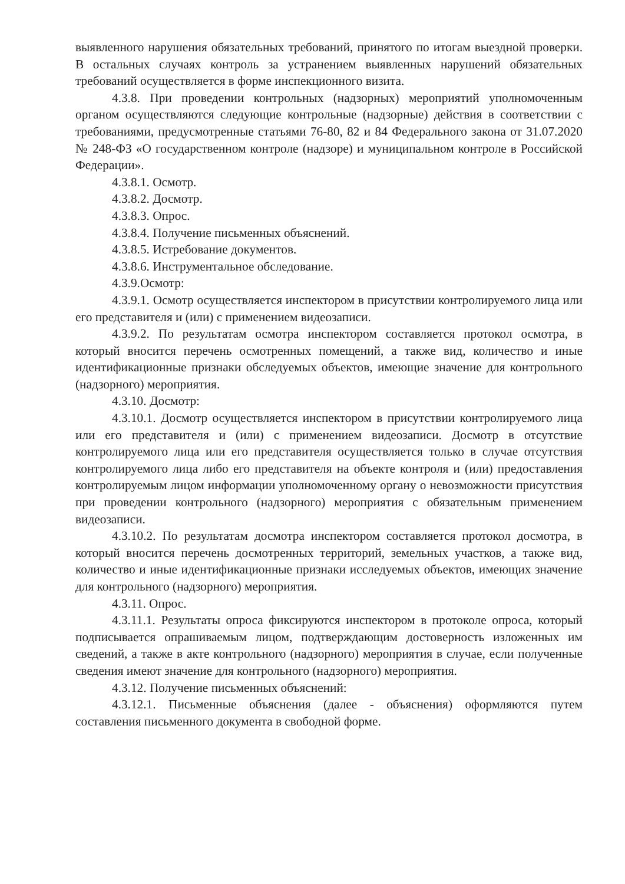выявленного нарушения обязательных требований, принятого по итогам выездной проверки. В остальных случаях контроль за устранением выявленных нарушений обязательных требований осуществляется в форме инспекционного визита.
4.3.8. При проведении контрольных (надзорных) мероприятий уполномоченным органом осуществляются следующие контрольные (надзорные) действия в соответствии с требованиями, предусмотренные статьями 76-80, 82 и 84 Федерального закона от 31.07.2020 № 248-ФЗ «О государственном контроле (надзоре) и муниципальном контроле в Российской Федерации».
4.3.8.1. Осмотр.
4.3.8.2. Досмотр.
4.3.8.3. Опрос.
4.3.8.4. Получение письменных объяснений.
4.3.8.5. Истребование документов.
4.3.8.6. Инструментальное обследование.
4.3.9.Осмотр:
4.3.9.1. Осмотр осуществляется инспектором в присутствии контролируемого лица или его представителя и (или) с применением видеозаписи.
4.3.9.2. По результатам осмотра инспектором составляется протокол осмотра, в который вносится перечень осмотренных помещений, а также вид, количество и иные идентификационные признаки обследуемых объектов, имеющие значение для контрольного (надзорного) мероприятия.
4.3.10. Досмотр:
4.3.10.1. Досмотр осуществляется инспектором в присутствии контролируемого лица или его представителя и (или) с применением видеозаписи. Досмотр в отсутствие контролируемого лица или его представителя осуществляется только в случае отсутствия контролируемого лица либо его представителя на объекте контроля и (или) предоставления контролируемым лицом информации уполномоченному органу о невозможности присутствия при проведении контрольного (надзорного) мероприятия с обязательным применением видеозаписи.
4.3.10.2. По результатам досмотра инспектором составляется протокол досмотра, в который вносится перечень досмотренных территорий, земельных участков, а также вид, количество и иные идентификационные признаки исследуемых объектов, имеющих значение для контрольного (надзорного) мероприятия.
4.3.11. Опрос.
4.3.11.1. Результаты опроса фиксируются инспектором в протоколе опроса, который подписывается опрашиваемым лицом, подтверждающим достоверность изложенных им сведений, а также в акте контрольного (надзорного) мероприятия в случае, если полученные сведения имеют значение для контрольного (надзорного) мероприятия.
4.3.12. Получение письменных объяснений:
4.3.12.1. Письменные объяснения (далее - объяснения) оформляются путем составления письменного документа в свободной форме.